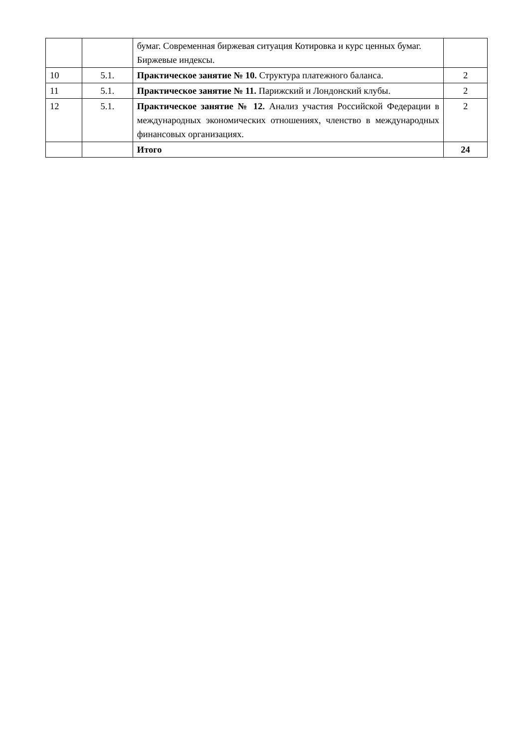| | | бумаг. Современная биржевая ситуация Котировка и курс ценных бумаг. Биржевые индексы. | |
| 10 | 5.1. | Практическое занятие № 10. Структура платежного баланса. | 2 |
| 11 | 5.1. | Практическое занятие № 11. Парижский и Лондонский клубы. | 2 |
| 12 | 5.1. | Практическое занятие № 12. Анализ участия Российской Федерации в международных экономических отношениях, членство в международных финансовых организациях. | 2 |
| | | Итого | 24 |